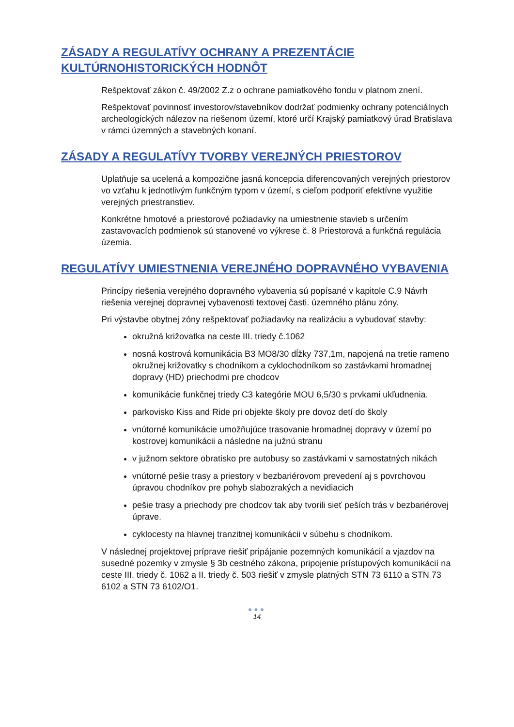ZÁSADY A REGULATÍVY OCHRANY A PREZENTÁCIE KULTÚRNOHISTORICKÝCH HODNÔT
Rešpektovať zákon č. 49/2002 Z.z o ochrane pamiatkového fondu v platnom znení.
Rešpektovať povinnosť investorov/stavebníkov dodržať podmienky ochrany potenciálnych archeologických nálezov na riešenom území, ktoré určí Krajský pamiatkový úrad Bratislava v rámci územných a stavebných konaní.
ZÁSADY A REGULATÍVY TVORBY VEREJNÝCH PRIESTOROV
Uplatňuje sa ucelená a kompozične jasná koncepcia diferencovaných verejných priestorov vo vzťahu k jednotlivým funkčným typom v území, s cieľom podporiť efektívne využitie verejných priestranstiev.
Konkrétne hmotové a priestorové požiadavky na umiestnenie stavieb s určením zastavovacích podmienok sú stanovené vo výkrese č. 8 Priestorová a funkčná regulácia územia.
REGULATÍVY UMIESTNENIA VEREJNÉHO DOPRAVNÉHO VYBAVENIA
Princípy riešenia verejného dopravného vybavenia sú popísané v kapitole C.9 Návrh riešenia verejnej dopravnej vybavenosti textovej časti. územného plánu zóny.
Pri výstavbe obytnej zóny rešpektovať požiadavky na realizáciu a vybudovať stavby:
okružná križovatka na ceste III. triedy č.1062
nosná kostrová komunikácia B3 MO8/30 dĺžky 737,1m, napojená na tretie rameno okružnej križovatky s chodníkom a cyklochodníkom so zastávkami hromadnej dopravy (HD) priechodmi pre chodcov
komunikácie funkčnej triedy C3 kategórie MOU 6,5/30 s prvkami ukľudnenia.
parkovisko Kiss and Ride pri objekte školy pre dovoz detí do školy
vnútorné komunikácie umožňujúce trasovanie hromadnej dopravy v území po kostrovej komunikácii a následne na južnú stranu
v južnom sektore obratisko pre autobusy so zastávkami v samostatných nikách
vnútorné pešie trasy a priestory v bezbariérovom prevedení aj s povrchovou úpravou chodníkov pre pohyb slabozrakých a nevidiacich
pešie trasy a priechody pre chodcov tak aby tvorili sieť peších trás v bezbariérovej úprave.
cyklocesty na hlavnej tranzitnej komunikácii v súbehu s chodníkom.
V následnej projektovej príprave riešiť pripájanie pozemných komunikácií a vjazdov na susedné pozemky v zmysle § 3b cestného zákona, pripojenie prístupových komunikácií na ceste III. triedy č. 1062 a II. triedy č. 503 riešiť v zmysle platných STN 73 6110 a STN 73 6102 a STN 73 6102/O1.
●●●
14